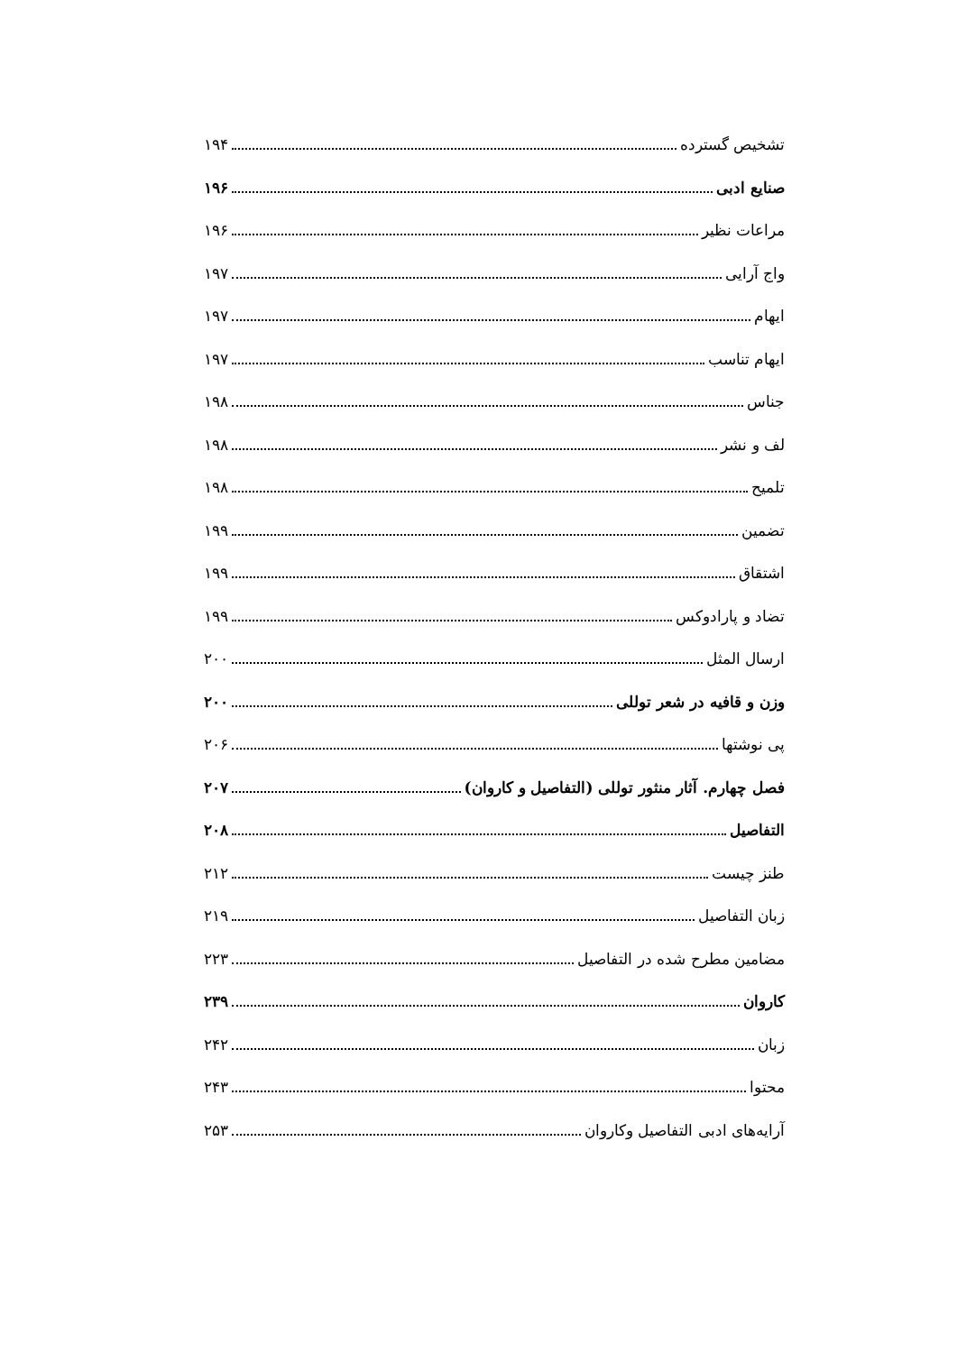تشخیص گسترده ۱۹۴
صنایع ادبی ۱۹۶
مراعات نظیر ۱۹۶
واج آرایی ۱۹۷
ایهام ۱۹۷
ایهام تناسب ۱۹۷
جناس ۱۹۸
لف و نشر ۱۹۸
تلمیح ۱۹۸
تضمین ۱۹۹
اشتقاق ۱۹۹
تضاد و پارادوکس ۱۹۹
ارسال المثل ۲۰۰
وزن و قافیه در شعر توللی ۲۰۰
پی نوشتها ۲۰۶
فصل چهارم. آثار منثور توللی (التفاصیل و کاروان) ۲۰۷
التفاصیل ۲۰۸
طنز چیست ۲۱۲
زبان التفاصیل ۲۱۹
مضامین مطرح شده در التفاصیل ۲۲۳
کاروان ۲۳۹
زبان ۲۴۲
محتوا ۲۴۳
آرایه‌های ادبی التفاصیل وکاروان ۲۵۳